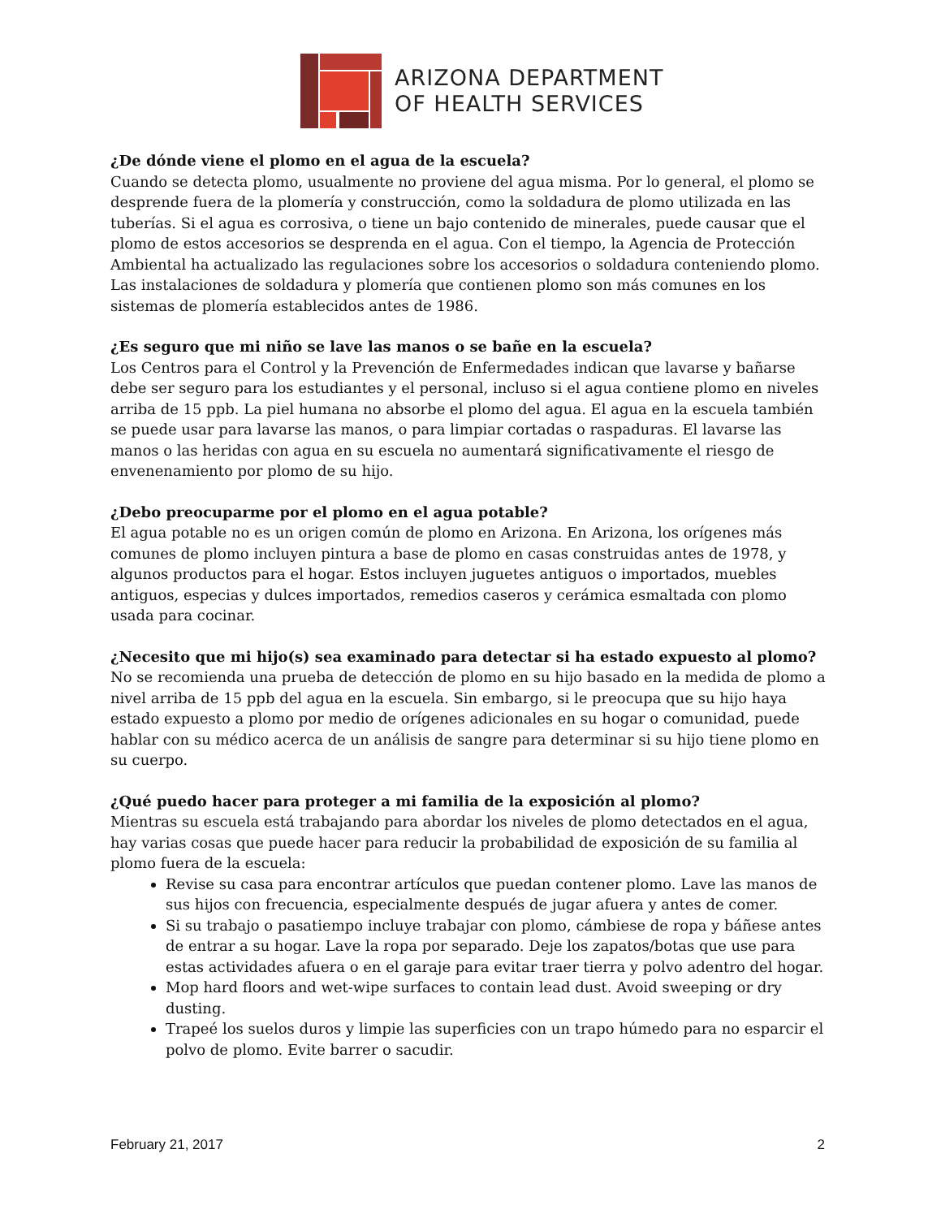ARIZONA DEPARTMENT
OF HEALTH SERVICES
¿De dónde viene el plomo en el agua de la escuela?
Cuando se detecta plomo, usualmente no proviene del agua misma. Por lo general, el plomo se desprende fuera de la plomería y construcción, como la soldadura de plomo utilizada en las tuberías. Si el agua es corrosiva, o tiene un bajo contenido de minerales, puede causar que el plomo de estos accesorios se desprenda en el agua. Con el tiempo, la Agencia de Protección Ambiental ha actualizado las regulaciones sobre los accesorios o soldadura conteniendo plomo. Las instalaciones de soldadura y plomería que contienen plomo son más comunes en los sistemas de plomería establecidos antes de 1986.
¿Es seguro que mi niño se lave las manos o se bañe en la escuela?
Los Centros para el Control y la Prevención de Enfermedades indican que lavarse y bañarse debe ser seguro para los estudiantes y el personal, incluso si el agua contiene plomo en niveles arriba de 15 ppb. La piel humana no absorbe el plomo del agua. El agua en la escuela también se puede usar para lavarse las manos, o para limpiar cortadas o raspaduras. El lavarse las manos o las heridas con agua en su escuela no aumentará significativamente el riesgo de envenenamiento por plomo de su hijo.
¿Debo preocuparme por el plomo en el agua potable?
El agua potable no es un origen común de plomo en Arizona. En Arizona, los orígenes más comunes de plomo incluyen pintura a base de plomo en casas construidas antes de 1978, y algunos productos para el hogar. Estos incluyen juguetes antiguos o importados, muebles antiguos, especias y dulces importados, remedios caseros y cerámica esmaltada con plomo usada para cocinar.
¿Necesito que mi hijo(s) sea examinado para detectar si ha estado expuesto al plomo?
No se recomienda una prueba de detección de plomo en su hijo basado en la medida de plomo a nivel arriba de 15 ppb del agua en la escuela. Sin embargo, si le preocupa que su hijo haya estado expuesto a plomo por medio de orígenes adicionales en su hogar o comunidad, puede hablar con su médico acerca de un análisis de sangre para determinar si su hijo tiene plomo en su cuerpo.
¿Qué puedo hacer para proteger a mi familia de la exposición al plomo?
Mientras su escuela está trabajando para abordar los niveles de plomo detectados en el agua, hay varias cosas que puede hacer para reducir la probabilidad de exposición de su familia al plomo fuera de la escuela:
Revise su casa para encontrar artículos que puedan contener plomo. Lave las manos de sus hijos con frecuencia, especialmente después de jugar afuera y antes de comer.
Si su trabajo o pasatiempo incluye trabajar con plomo, cámbiese de ropa y báñese antes de entrar a su hogar. Lave la ropa por separado. Deje los zapatos/botas que use para estas actividades afuera o en el garaje para evitar traer tierra y polvo adentro del hogar.
Mop hard floors and wet-wipe surfaces to contain lead dust. Avoid sweeping or dry dusting.
Trapeé los suelos duros y limpie las superficies con un trapo húmedo para no esparcir el polvo de plomo. Evite barrer o sacudir.
February 21, 2017 2